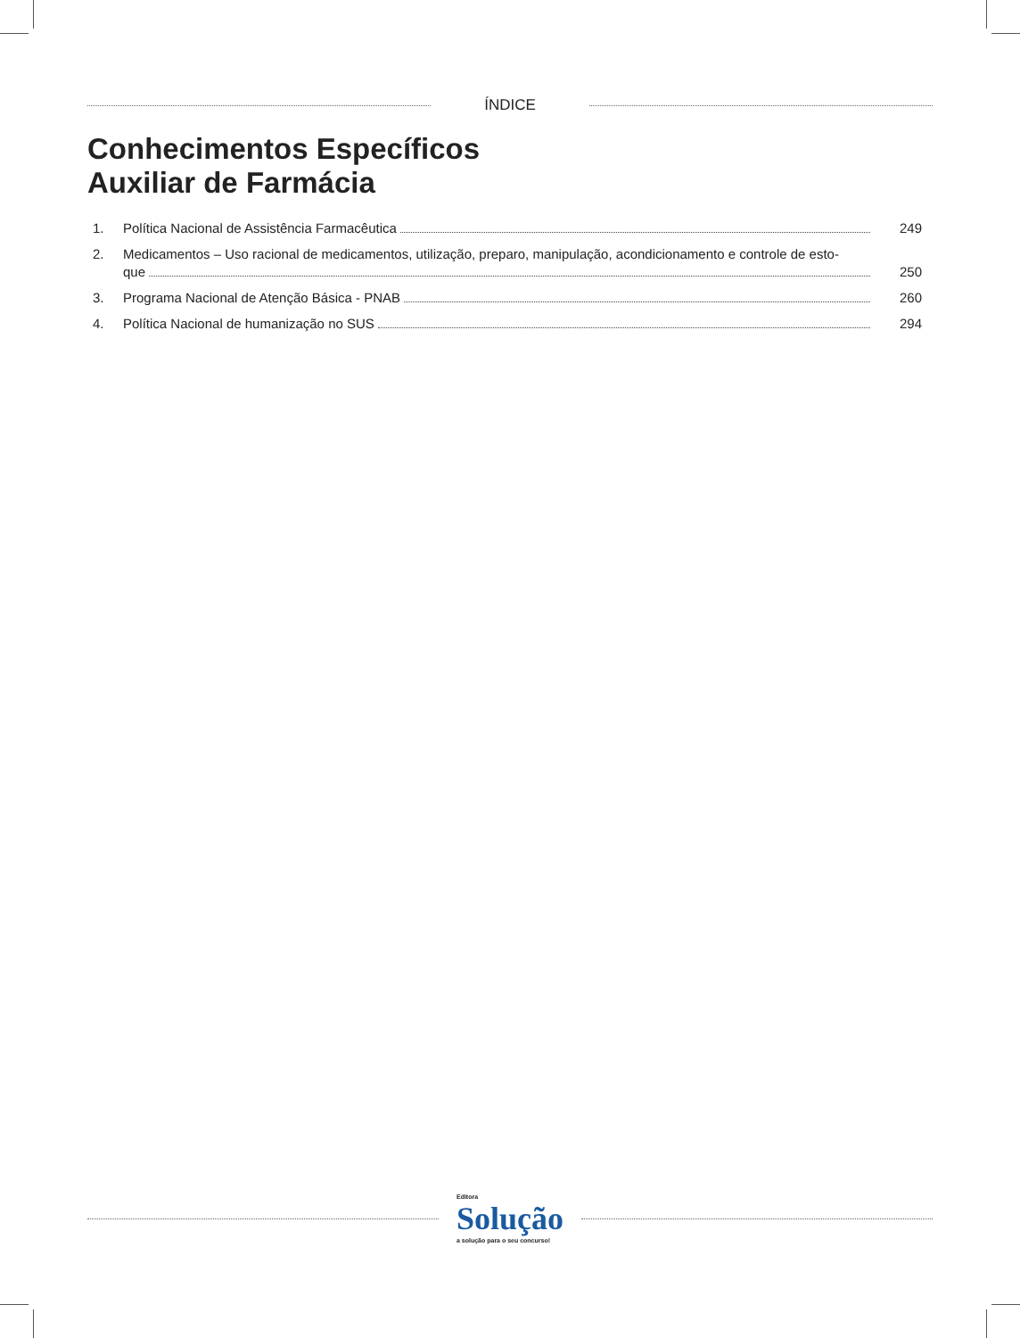ÍNDICE
Conhecimentos Específicos
Auxiliar de Farmácia
1. Política Nacional de Assistência Farmacêutica
249
2. Medicamentos – Uso racional de medicamentos, utilização, preparo, manipulação, acondicionamento e controle de esto-
que
250
3. Programa Nacional de Atenção Básica - PNAB
260
4. Política Nacional de humanização no SUS
294
Editora
Solução
a solução para o seu concurso!